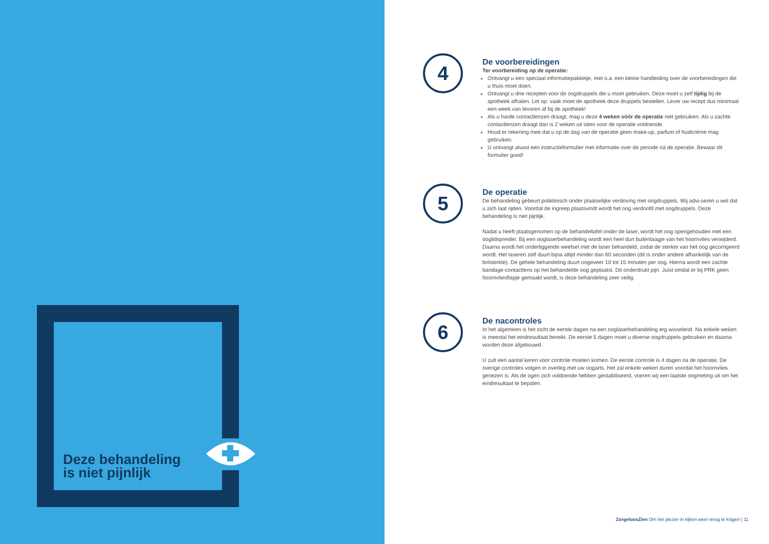Deze behandeling
is niet pijnlijk
4
De voorbereidingen
Ter voorbereiding op de operatie:
Ontvangt u een speciaal informatiepakketje, met o.a. een kleine handleiding over de voorbereidingen die u thuis moet doen.
Ontvangt u drie recepten voor de oogdruppels die u moet gebruiken. Deze moet u zelf tijdig bij de apotheek afhalen. Let op: vaak moet de apotheek deze druppels bestellen. Lever uw recept dus minimaal een week van tevoren af bij de apotheek!
Als u harde contactlenzen draagt, mag u deze 4 weken vóór de operatie niet gebruiken. Als u zachte contactlenzen draagt dan is 2 weken uit laten voor de operatie voldoende.
Houd er rekening mee dat u op de dag van de operatie geen make-up, parfum of huidcrème mag gebruiken.
U ontvangt alvast een instructieformulier met informatie over de periode ná de operatie. Bewaar dit formulier goed!
5
De operatie
De behandeling gebeurt poliklinisch onder plaatselijke verdoving met oogdruppels. Wij advi-seren u wel dat u zich laat rijden. Voordat de ingreep plaatsvindt wordt het oog verdoofd met oogdruppels. Deze behandeling is niet pijnlijk.
Nadat u heeft plaatsgenomen op de behandeltafel onder de laser, wordt het oog opengehouden met een ooglidspreider. Bij een ooglaserbehandeling wordt een heel dun buitenlaagje van het hoornvlies verwijderd. Daarna wordt het onderliggende weefsel met de laser behandeld, zodat de sterkte van het oog gecorrigeerd wordt. Het laseren zelf duurt bijna altijd minder dan 60 seconden (dit is onder andere afhankelijk van de brilsterkte). De gehele behandeling duurt ongeveer 10 tot 15 minuten per oog. Hierna wordt een zachte bandage-contactlens op het behandelde oog geplaatst. Dit onderdrukt pijn. Juist omdat er bij PRK geen hoornvliesflapje gemaakt wordt, is deze behandeling zeer veilig.
6
De nacontroles
In het algemeen is het zicht de eerste dagen na een ooglaserbehandeling erg wisselend. Na enkele weken is meestal het eindresultaat bereikt. De eerste 5 dagen moet u diverse oogdruppels gebruiken en daarna worden deze afgebouwd.
U zult een aantal keren voor controle moeten komen. De eerste controle is 4 dagen na de operatie. De overige controles volgen in overleg met uw oogarts. Het zal enkele weken duren voordat het hoornvlies genezen is. Als de ogen zich voldoende hebben gestabiliseerd, voeren wij een laatste oogmeting uit om het eindresultaat te bepalen.
ZorgeloosZien Om het plezier in kijken weer terug te krijgen | 11